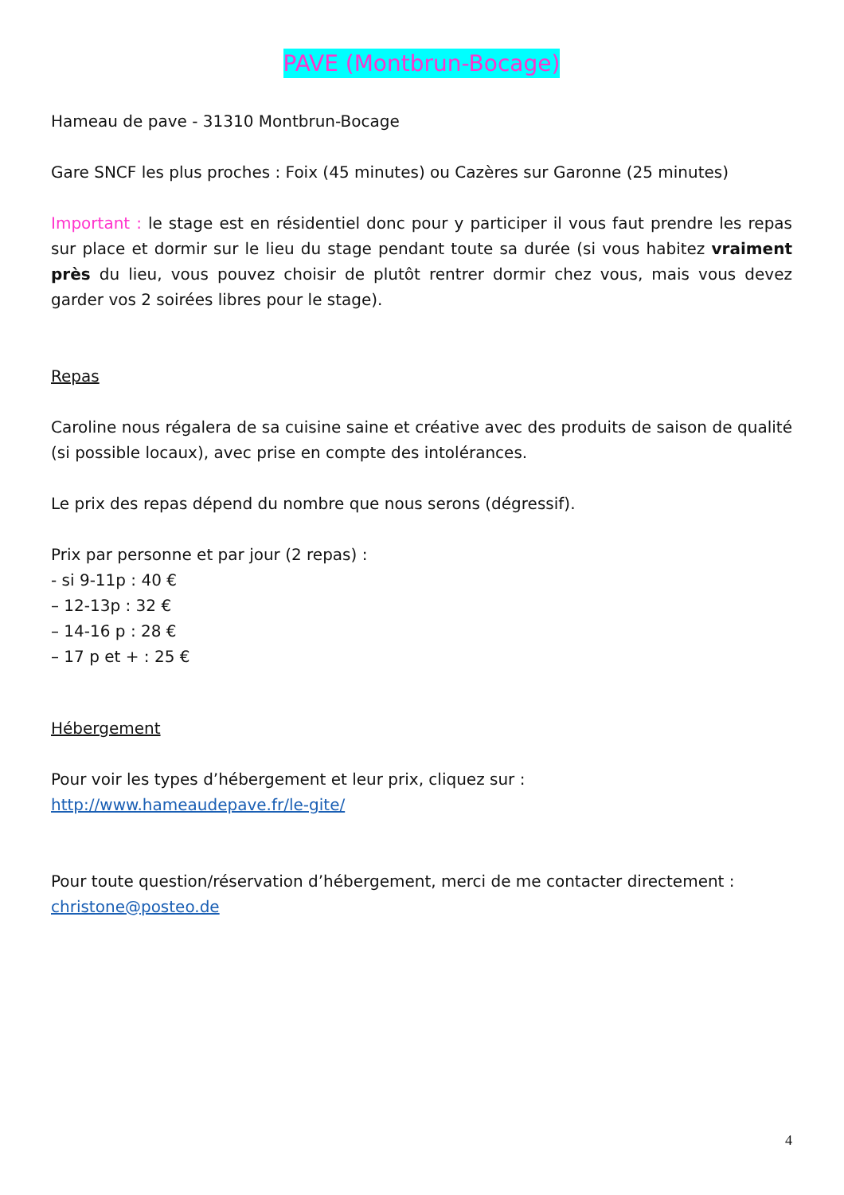PAVE (Montbrun-Bocage)
Hameau de pave - 31310 Montbrun-Bocage
Gare SNCF les plus proches : Foix (45 minutes) ou Cazères sur Garonne (25 minutes)
Important : le stage est en résidentiel donc pour y participer il vous faut prendre les repas sur place et dormir sur le lieu du stage pendant toute sa durée (si vous habitez vraiment près du lieu, vous pouvez choisir de plutôt rentrer dormir chez vous, mais vous devez garder vos 2 soirées libres pour le stage).
Repas
Caroline nous régalera de sa cuisine saine et créative avec des produits de saison de qualité (si possible locaux), avec prise en compte des intolérances.
Le prix des repas dépend du nombre que nous serons (dégressif).
Prix par personne et par jour (2 repas) :
- si 9-11p : 40 €
– 12-13p : 32 €
– 14-16 p : 28 €
– 17 p et + : 25 €
Hébergement
Pour voir les types d’hébergement et leur prix, cliquez sur :
http://www.hameaudepave.fr/le-gite/
Pour toute question/réservation d’hébergement, merci de me contacter directement :
christone@posteo.de
4